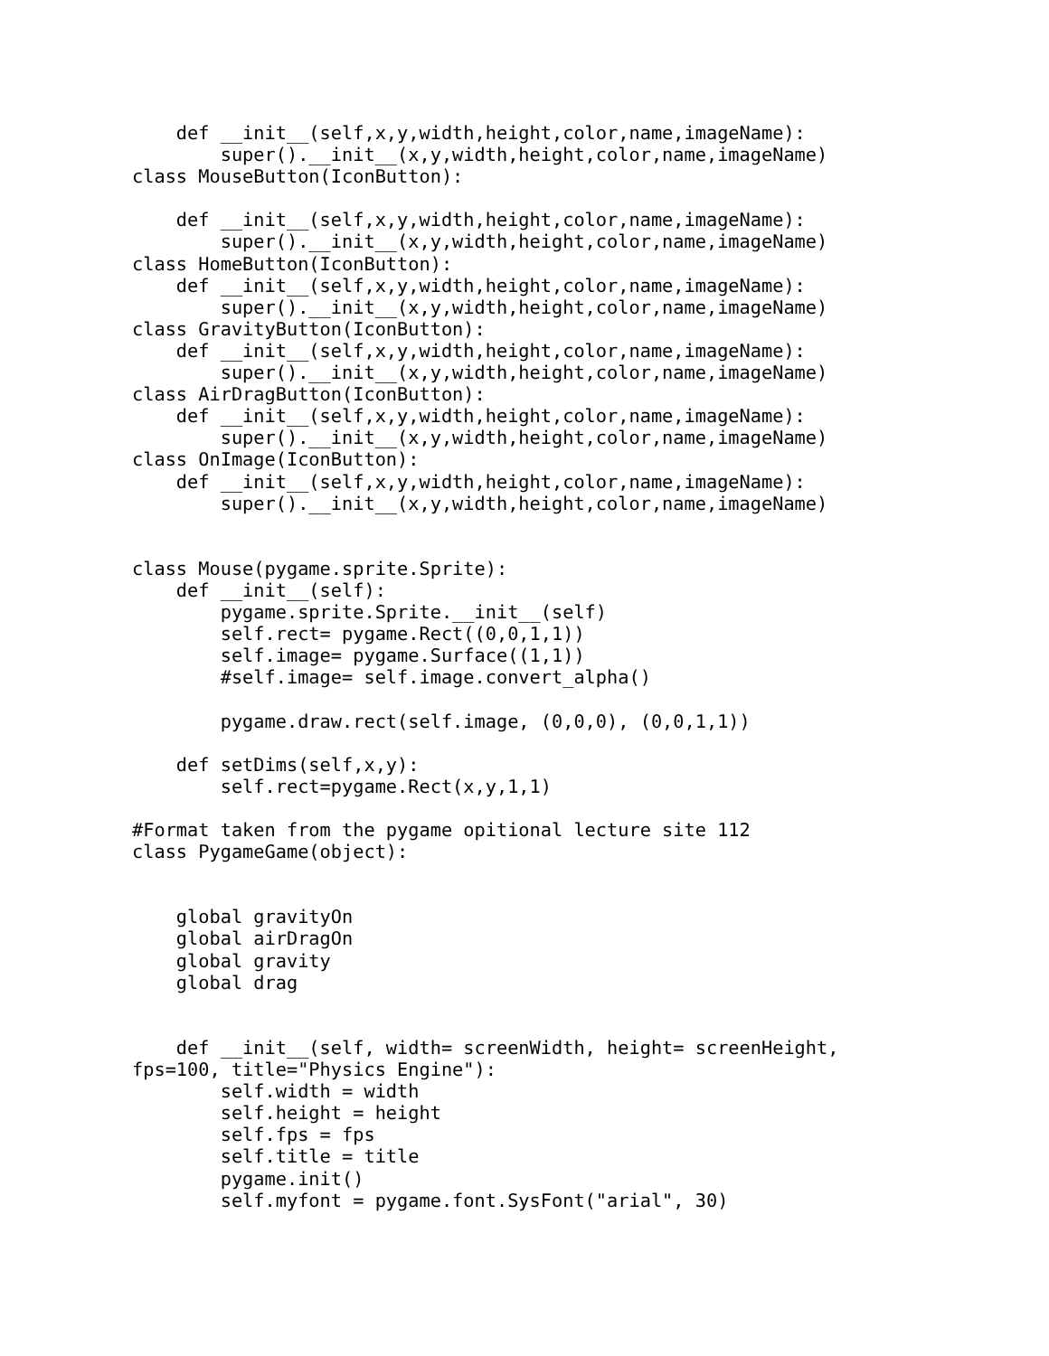def __init__(self,x,y,width,height,color,name,imageName):
        super().__init__(x,y,width,height,color,name,imageName)
class MouseButton(IconButton):

    def __init__(self,x,y,width,height,color,name,imageName):
        super().__init__(x,y,width,height,color,name,imageName)
class HomeButton(IconButton):
    def __init__(self,x,y,width,height,color,name,imageName):
        super().__init__(x,y,width,height,color,name,imageName)
class GravityButton(IconButton):
    def __init__(self,x,y,width,height,color,name,imageName):
        super().__init__(x,y,width,height,color,name,imageName)
class AirDragButton(IconButton):
    def __init__(self,x,y,width,height,color,name,imageName):
        super().__init__(x,y,width,height,color,name,imageName)
class OnImage(IconButton):
    def __init__(self,x,y,width,height,color,name,imageName):
        super().__init__(x,y,width,height,color,name,imageName)


class Mouse(pygame.sprite.Sprite):
    def __init__(self):
        pygame.sprite.Sprite.__init__(self)
        self.rect= pygame.Rect((0,0,1,1))
        self.image= pygame.Surface((1,1))
        #self.image= self.image.convert_alpha()

        pygame.draw.rect(self.image, (0,0,0), (0,0,1,1))

    def setDims(self,x,y):
        self.rect=pygame.Rect(x,y,1,1)

#Format taken from the pygame opitional lecture site 112
class PygameGame(object):


    global gravityOn
    global airDragOn
    global gravity
    global drag


    def __init__(self, width= screenWidth, height= screenHeight,
fps=100, title="Physics Engine"):
        self.width = width
        self.height = height
        self.fps = fps
        self.title = title
        pygame.init()
        self.myfont = pygame.font.SysFont("arial", 30)